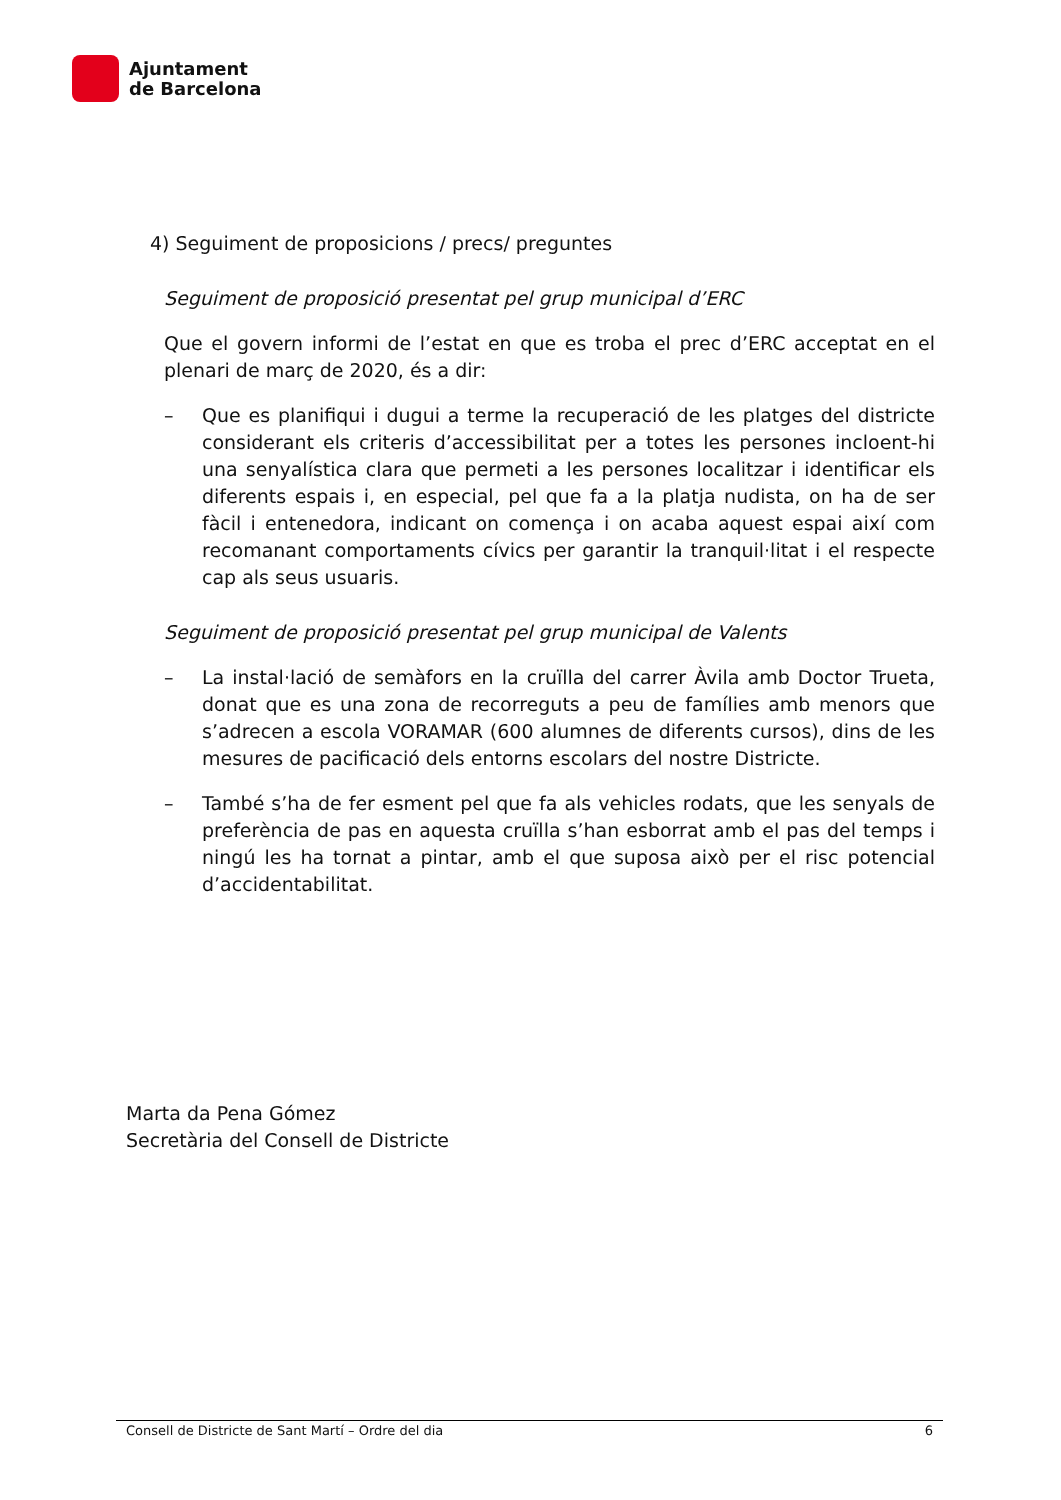Ajuntament
de Barcelona
4) Seguiment de proposicions / precs/ preguntes
Seguiment de proposició presentat pel grup municipal d’ERC
Que el govern informi de l’estat en que es troba el prec d’ERC acceptat en el plenari de març de 2020, és a dir:
– Que es planifiqui i dugui a terme la recuperació de les platges del districte considerant els criteris d’accessibilitat per a totes les persones incloent-hi una senyalística clara que permeti a les persones localitzar i identificar els diferents espais i, en especial, pel que fa a la platja nudista, on ha de ser fàcil i entenedora, indicant on comença i on acaba aquest espai així com recomanant comportaments cívics per garantir la tranquil·litat i el respecte cap als seus usuaris.
Seguiment de proposició presentat pel grup municipal de Valents
– La instal·lació de semàfors en la cruïlla del carrer Àvila amb Doctor Trueta, donat que es una zona de recorreguts a peu de famílies amb menors que s’adrecen a escola VORAMAR (600 alumnes de diferents cursos), dins de les mesures de pacificació dels entorns escolars del nostre Districte.
– També s’ha de fer esment pel que fa als vehicles rodats, que les senyals de preferència de pas en aquesta cruïlla s’han esborrat amb el pas del temps i ningú les ha tornat a pintar, amb el que suposa això per el risc potencial d’accidentabilitat.
Marta da Pena Gómez
Secretària del Consell de Districte
Consell de Districte de Sant Martí – Ordre del dia 6